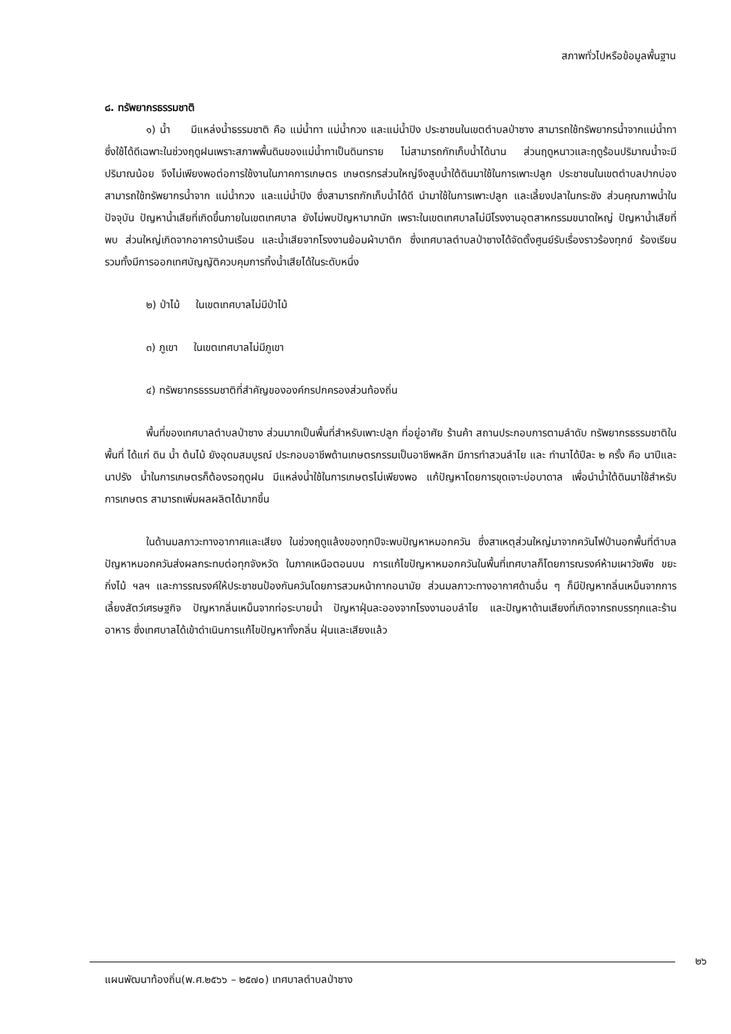สภาพทั่วไปหรือข้อมูลพื้นฐาน
๘. ทรัพยากรธรรมชาติ
๑) น้ำ มีแหล่งน้ำธรรมชาติ คือ แม่น้ำทา แม่น้ำกวง และแม่น้ำปิง ประชาชนในเขตตำบลป่าซาง สามารถใช้ทรัพยากรน้ำจากแม่น้ำทา ซึ่งใช้ได้ดีเฉพาะในช่วงฤดูฝนเพราะสภาพพื้นดินของแม่น้ำทาเป็นดินทราย ไม่สามารถกักเก็บน้ำได้นาน ส่วนฤดูหนาวและฤดูร้อนปริมาณน้ำจะมีปริมาณน้อย จึงไม่เพียงพอต่อการใช้งานในภาคการเกษตร เกษตรกรส่วนใหญ่จึงสูบน้ำใต้ดินมาใช้ในการเพาะปลูก ประชาชนในเขตตำบลปากบ่อง สามารถใช้ทรัพยากรน้ำจาก แม่น้ำกวง และแม่น้ำปิง ซึ่งสามารถกักเก็บน้ำได้ดี นำมาใช้ในการเพาะปลูก และเลี้ยงปลาในกระชัง ส่วนคุณภาพน้ำในปัจจุบัน ปัญหาน้ำเสียที่เกิดขึ้นภายในเขตเทศบาล ยังไม่พบปัญหามากนัก เพราะในเขตเทศบาลไม่มีโรงงานอุตสาหกรรมขนาดใหญ่ ปัญหาน้ำเสียที่พบ ส่วนใหญ่เกิดจากอาคารบ้านเรือน และน้ำเสียจากโรงงานย้อมผ้าบาติก ซึ่งเทศบาลตำบลป่าซางได้จัดตั้งศูนย์รับเรื่องราวร้องทุกข์ ร้องเรียน รวมทั้งมีการออกเทศบัญญัติควบคุมการทิ้งน้ำเสียได้ในระดับหนึ่ง
๒) ป่าไม้ ในเขตเทศบาลไม่มีป่าไม้
๓) ภูเขา ในเขตเทศบาลไม่มีภูเขา
๔) ทรัพยากรธรรมชาติที่สำคัญขององค์กรปกครองส่วนท้องถิ่น
พื้นที่ของเทศบาลตำบลป่าซาง ส่วนมากเป็นพื้นที่สำหรับเพาะปลูก ที่อยู่อาศัย ร้านค้า สถานประกอบการตามลำดับ ทรัพยากรธรรมชาติในพื้นที่ ได้แก่ ดิน น้ำ ต้นไม้ ยังอุดมสมบูรณ์ ประกอบอาชีพด้านเกษตรกรรมเป็นอาชีพหลัก มีการทำสวนลำไย และ ทำนาได้ปีละ ๒ ครั้ง คือ นาปีและนาปรัง น้ำในการเกษตรก็ต้องรอฤดูฝน มีแหล่งน้ำใช้ในการเกษตรไม่เพียงพอ แก้ปัญหาโดยการขุดเจาะบ่อบาดาล เพื่อนำน้ำใต้ดินมาใช้สำหรับการเกษตร สามารถเพิ่มผลผลิตได้มากขึ้น
ในด้านมลภาวะทางอากาศและเสียง ในช่วงฤดูแล้งของทุกปีจะพบปัญหาหมอกควัน ซึ่งสาเหตุส่วนใหญ่มาจากควันไฟป่านอกพื้นที่ตำบล ปัญหาหมอกควันส่งผลกระทบต่อทุกจังหวัด ในภาคเหนือตอนบน การแก้ไขปัญหาหมอกควันในพื้นที่เทศบาลก็โดยการณรงค์ห้ามเผาวัชพืช ขยะ กิ่งไม้ ฯลฯ และการรณรงค์ให้ประชาชนป้องกันควันโดยการสวมหน้ากากอนามัย ส่วนมลภาวะทางอากาศด้านอื่น ๆ ก็มีปัญหากลิ่นเหม็นจากการเลี้ยงสัตว์เศรษฐกิจ ปัญหากลิ่นเหม็นจากท่อระบายน้ำ ปัญหาฝุ่นละอองจากโรงงานอบลำไย และปัญหาด้านเสียงที่เกิดจากรถบรรทุกและร้านอาหาร ซึ่งเทศบาลได้เข้าดำเนินการแก้ไขปัญหาทั้งกลิ่น ฝุ่นและเสียงแล้ว
๒๖
แผนพัฒนาท้องถิ่น(พ.ศ.๒๕๖๖ – ๒๕๗๐) เทศบาลตำบลป่าซาง